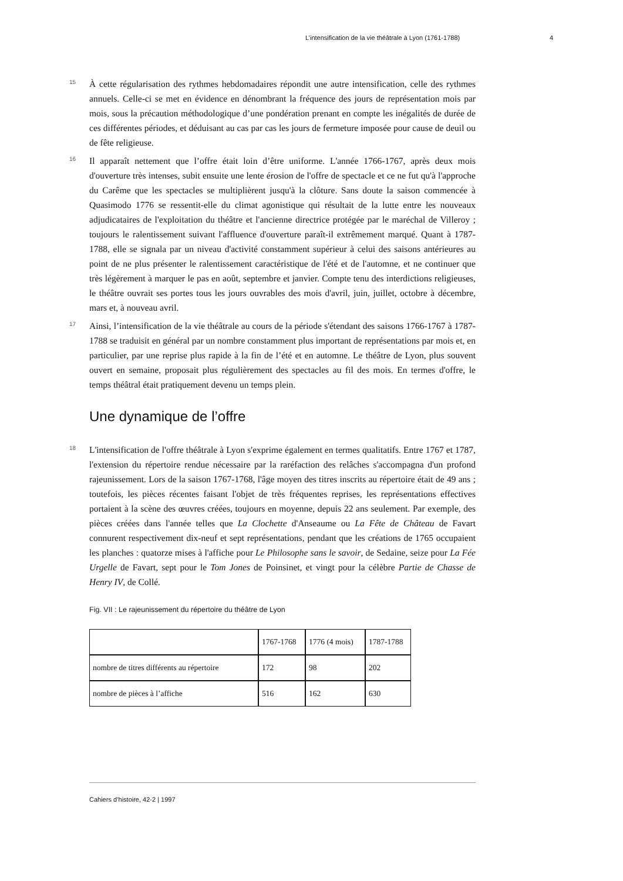L’intensification de la vie théâtrale à Lyon (1761-1788) 4
15
À cette régularisation des rythmes hebdomadaires répondit une autre intensification, celle des rythmes annuels. Celle-ci se met en évidence en dénombrant la fréquence des jours de représentation mois par mois, sous la précaution méthodologique d’une pondération prenant en compte les inégalités de durée de ces différentes périodes, et déduisant au cas par cas les jours de fermeture imposée pour cause de deuil ou de fête religieuse.
16
Il apparaît nettement que l’offre était loin d’être uniforme. L'année 1766-1767, après deux mois d'ouverture très intenses, subit ensuite une lente érosion de l'offre de spectacle et ce ne fut qu'à l'approche du Carême que les spectacles se multiplièrent jusqu'à la clôture. Sans doute la saison commencée à Quasimodo 1776 se ressentit-elle du climat agonistique qui résultait de la lutte entre les nouveaux adjudicataires de l'exploitation du théâtre et l'ancienne directrice protégée par le maréchal de Villeroy ; toujours le ralentissement suivant l'affluence d'ouverture paraît-il extrêmement marqué. Quant à 1787-1788, elle se signala par un niveau d'activité constamment supérieur à celui des saisons antérieures au point de ne plus présenter le ralentissement caractéristique de l'été et de l'automne, et ne continuer que très légèrement à marquer le pas en août, septembre et janvier. Compte tenu des interdictions religieuses, le théâtre ouvrait ses portes tous les jours ouvrables des mois d'avril, juin, juillet, octobre à décembre, mars et, à nouveau avril.
17
Ainsi, l’intensification de la vie théâtrale au cours de la période s'étendant des saisons 1766-1767 à 1787-1788 se traduisit en général par un nombre constamment plus important de représentations par mois et, en particulier, par une reprise plus rapide à la fin de l’été et en automne. Le théâtre de Lyon, plus souvent ouvert en semaine, proposait plus régulièrement des spectacles au fil des mois. En termes d'offre, le temps théâtral était pratiquement devenu un temps plein.
Une dynamique de l’offre
18
L'intensification de l'offre théâtrale à Lyon s'exprime également en termes qualitatifs. Entre 1767 et 1787, l'extension du répertoire rendue nécessaire par la raréfaction des relâches s'accompagna d'un profond rajeunissement. Lors de la saison 1767-1768, l'âge moyen des titres inscrits au répertoire était de 49 ans ; toutefois, les pièces récentes faisant l'objet de très fréquentes reprises, les représentations effectives portaient à la scène des œuvres créées, toujours en moyenne, depuis 22 ans seulement. Par exemple, des pièces créées dans l'année telles que La Clochette d'Anseaume ou La Fête de Château de Favart connurent respectivement dix-neuf et sept représentations, pendant que les créations de 1765 occupaient les planches : quatorze mises à l'affiche pour Le Philosophe sans le savoir, de Sedaine, seize pour La Fée Urgelle de Favart, sept pour le Tom Jones de Poinsinet, et vingt pour la célèbre Partie de Chasse de Henry IV, de Collé.
Fig. VII : Le rajeunissement du répertoire du théâtre de Lyon
| | 1767-1768 | 1776 (4 mois) | 1787-1788 |
| nombre de titres différents au répertoire | 172 | 98 | 202 |
| nombre de pièces à l’affiche | 516 | 162 | 630 |
Cahiers d’histoire, 42-2 | 1997